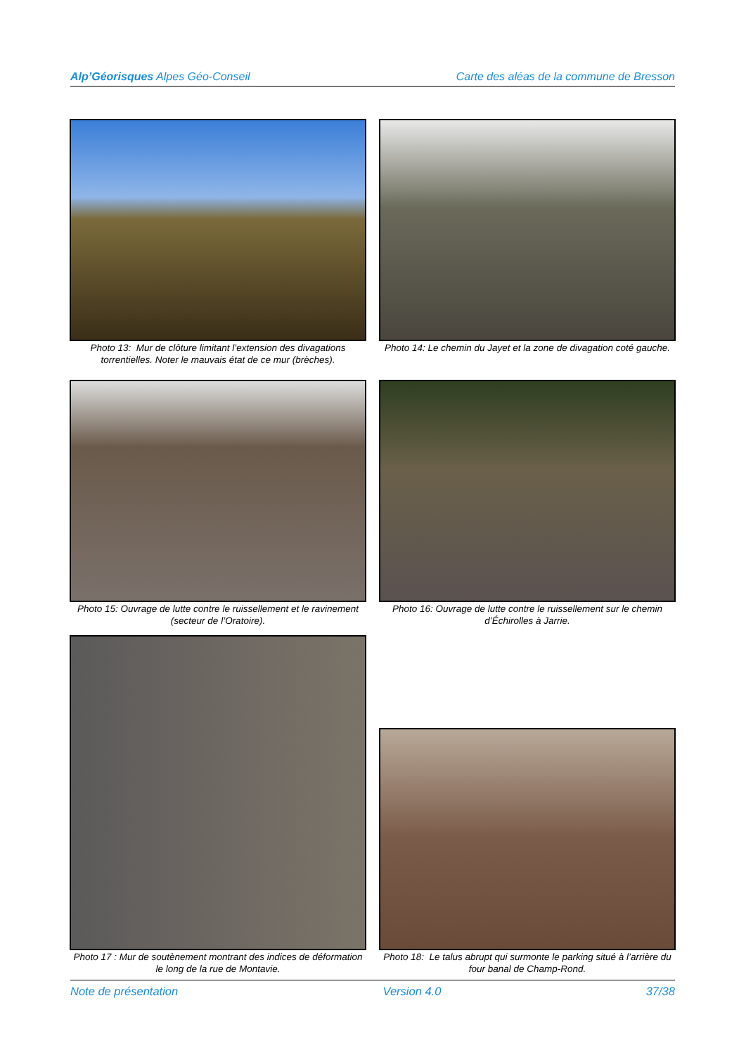Alp’Géorisques Alpes Géo-Conseil Carte des aléas de la commune de Bresson
Photo 13: Mur de clôture limitant l’extension des divagations torrentielles. Noter le mauvais état de ce mur (brèches).
Photo 14: Le chemin du Jayet et la zone de divagation coté gauche.
Photo 15: Ouvrage de lutte contre le ruissellement et le ravinement (secteur de l’Oratoire).
Photo 16: Ouvrage de lutte contre le ruissellement sur le chemin d’Échirolles à Jarrie.
Photo 17 : Mur de soutènement montrant des indices de déformation le long de la rue de Montavie.
Photo 18: Le talus abrupt qui surmonte le parking situé à l’arrière du four banal de Champ-Rond.
Note de présentation Version 4.0 37/38